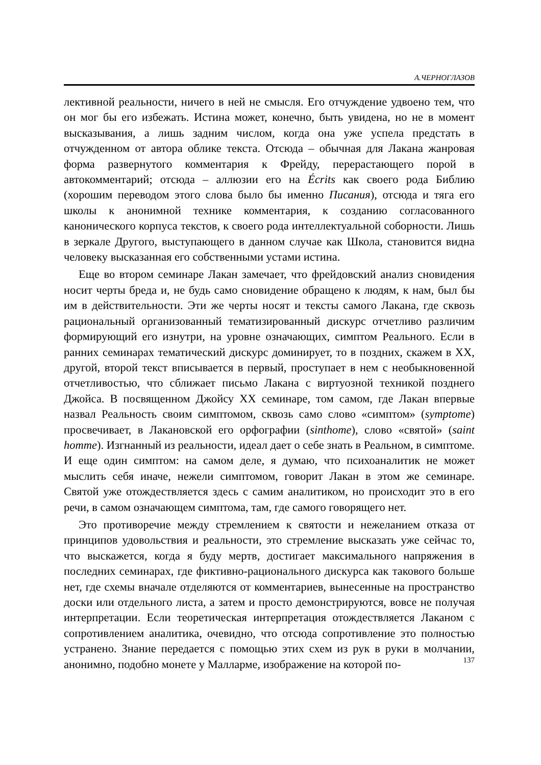А.ЧЕРНОГЛАЗОВ
лективной реальности, ничего в ней не смысля. Его отчуждение удвоено тем, что он мог бы его избежать. Истина может, конечно, быть увидена, но не в момент высказывания, а лишь задним числом, когда она уже успела предстать в отчужденном от автора облике текста. Отсюда – обычная для Лакана жанровая форма развернутого комментария к Фрейду, перерастающего порой в автокомментарий; отсюда – аллюзии его на Écrits как своего рода Библию (хорошим переводом этого слова было бы именно Писания), отсюда и тяга его школы к анонимной технике комментария, к созданию согласованного канонического корпуса текстов, к своего рода интеллектуальной соборности. Лишь в зеркале Другого, выступающего в данном случае как Школа, становится видна человеку высказанная его собственными устами истина.
Еще во втором семинаре Лакан замечает, что фрейдовский анализ сновидения носит черты бреда и, не будь само сновидение обращено к людям, к нам, был бы им в действительности. Эти же черты носят и тексты самого Лакана, где сквозь рациональный организованный тематизированный дискурс отчетливо различим формирующий его изнутри, на уровне означающих, симптом Реального. Если в ранних семинарах тематический дискурс доминирует, то в поздних, скажем в XX, другой, второй текст вписывается в первый, проступает в нем с необыкновенной отчетливостью, что сближает письмо Лакана с виртуозной техникой позднего Джойса. В посвященном Джойсу XX семинаре, том самом, где Лакан впервые назвал Реальность своим симптомом, сквозь само слово «симптом» (symptome) просвечивает, в Лакановской его орфографии (sinthome), слово «святой» (saint homme). Изгнанный из реальности, идеал дает о себе знать в Реальном, в симптоме. И еще один симптом: на самом деле, я думаю, что психоаналитик не может мыслить себя иначе, нежели симптомом, говорит Лакан в этом же семинаре. Святой уже отождествляется здесь с самим аналитиком, но происходит это в его речи, в самом означающем симптома, там, где самого говорящего нет.
Это противоречие между стремлением к святости и нежеланием отказа от принципов удовольствия и реальности, это стремление высказать уже сейчас то, что выскажется, когда я буду мертв, достигает максимального напряжения в последних семинарах, где фиктивно-рационального дискурса как такового больше нет, где схемы вначале отделяются от комментариев, вынесенные на пространство доски или отдельного листа, а затем и просто демонстрируются, вовсе не получая интерпретации. Если теоретическая интерпретация отождествляется Лаканом с сопротивлением аналитика, очевидно, что отсюда сопротивление это полностью устранено. Знание передается с помощью этих схем из рук в руки в молчании, анонимно, подобно монете у Малларме, изображение на которой по-
137